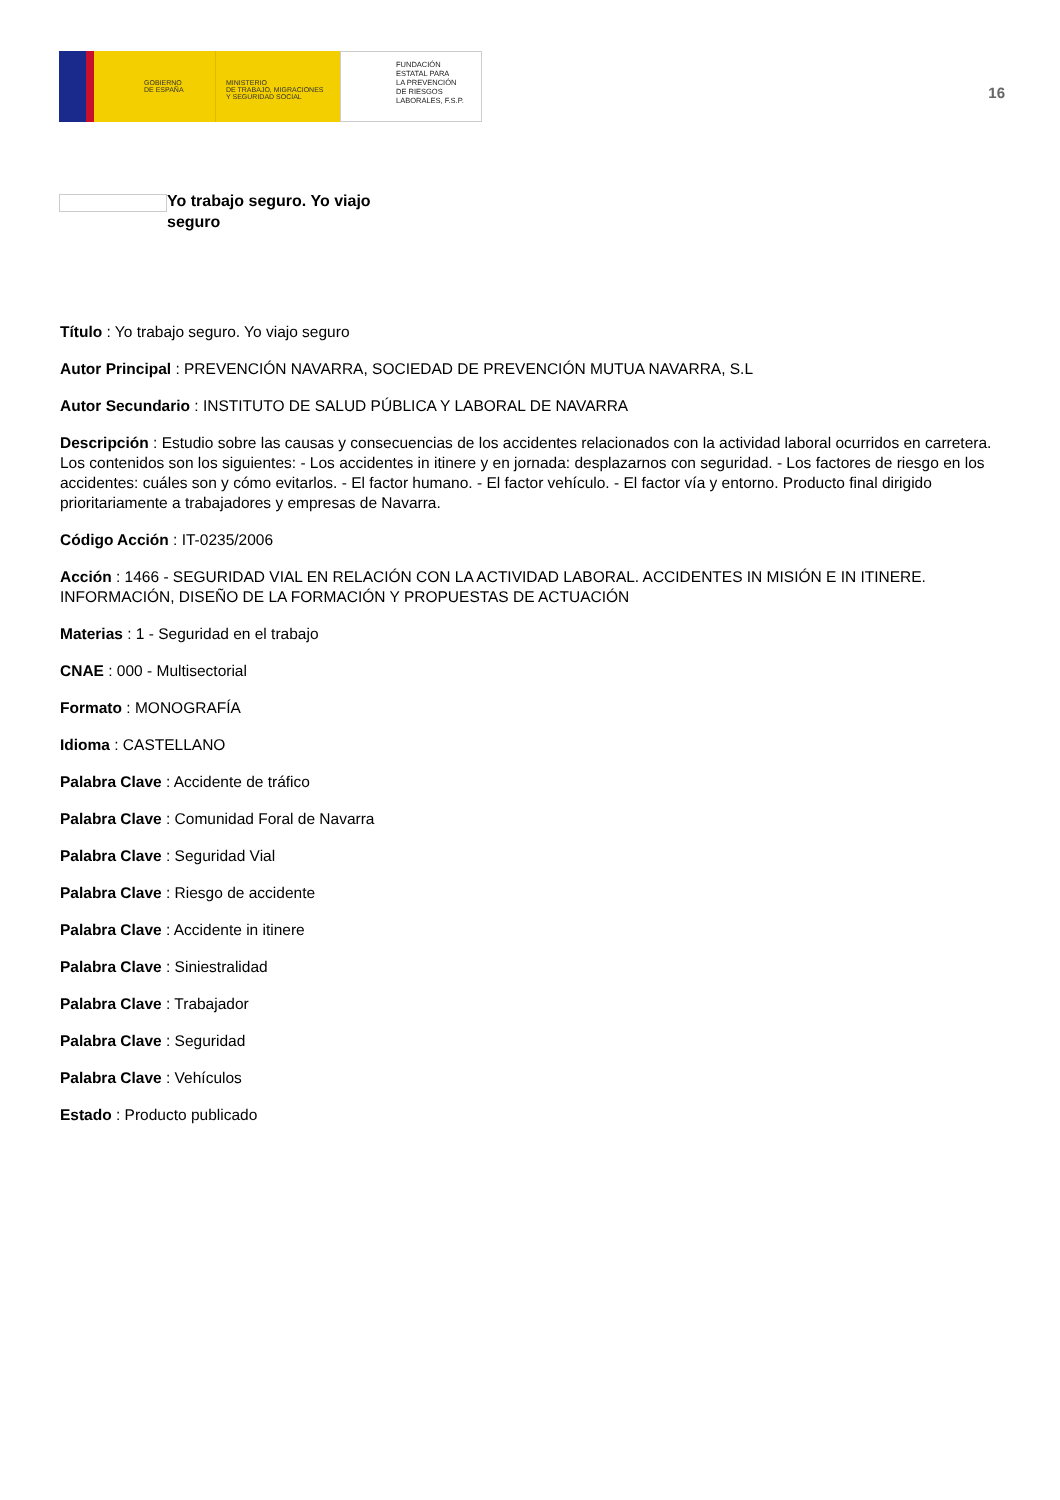GOBIERNO
DE ESPAÑA
MINISTERIO
DE TRABAJO, MIGRACIONES
Y SEGURIDAD SOCIAL
FUNDACIÓN
ESTATAL PARA
LA PREVENCIÓN
DE RIESGOS
LABORALES, F.S.P.
16
Yo trabajo seguro. Yo viajo seguro
Título : Yo trabajo seguro. Yo viajo seguro
Autor Principal : PREVENCIÓN NAVARRA, SOCIEDAD DE PREVENCIÓN MUTUA NAVARRA, S.L
Autor Secundario : INSTITUTO DE SALUD PÚBLICA Y LABORAL DE NAVARRA
Descripción : Estudio sobre las causas y consecuencias de los accidentes relacionados con la actividad laboral ocurridos en carretera. Los contenidos son los siguientes: - Los accidentes in itinere y en jornada: desplazarnos con seguridad. - Los factores de riesgo en los accidentes: cuáles son y cómo evitarlos. - El factor humano. - El factor vehículo. - El factor vía y entorno. Producto final dirigido prioritariamente a trabajadores y empresas de Navarra.
Código Acción : IT-0235/2006
Acción : 1466 - SEGURIDAD VIAL EN RELACIÓN CON LA ACTIVIDAD LABORAL. ACCIDENTES IN MISIÓN E IN ITINERE. INFORMACIÓN, DISEÑO DE LA FORMACIÓN Y PROPUESTAS DE ACTUACIÓN
Materias : 1 - Seguridad en el trabajo
CNAE : 000 - Multisectorial
Formato : MONOGRAFÍA
Idioma : CASTELLANO
Palabra Clave : Accidente de tráfico
Palabra Clave : Comunidad Foral de Navarra
Palabra Clave : Seguridad Vial
Palabra Clave : Riesgo de accidente
Palabra Clave : Accidente in itinere
Palabra Clave : Siniestralidad
Palabra Clave : Trabajador
Palabra Clave : Seguridad
Palabra Clave : Vehículos
Estado : Producto publicado